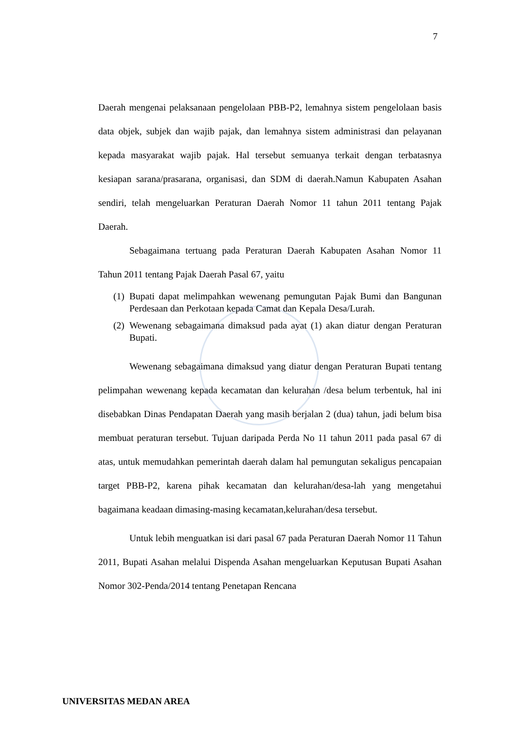7
Daerah mengenai pelaksanaan pengelolaan PBB-P2, lemahnya sistem pengelolaan basis data objek, subjek dan wajib pajak, dan lemahnya sistem administrasi dan pelayanan kepada masyarakat wajib pajak. Hal tersebut semuanya terkait dengan terbatasnya kesiapan sarana/prasarana, organisasi, dan SDM di daerah.Namun Kabupaten Asahan sendiri, telah mengeluarkan Peraturan Daerah Nomor 11 tahun 2011 tentang Pajak Daerah.
Sebagaimana tertuang pada Peraturan Daerah Kabupaten Asahan Nomor 11 Tahun 2011 tentang Pajak Daerah Pasal 67, yaitu
(1) Bupati dapat melimpahkan wewenang pemungutan Pajak Bumi dan Bangunan Perdesaan dan Perkotaan kepada Camat dan Kepala Desa/Lurah.
(2) Wewenang sebagaimana dimaksud pada ayat (1) akan diatur dengan Peraturan Bupati.
Wewenang sebagaimana dimaksud yang diatur dengan Peraturan Bupati tentang pelimpahan wewenang kepada kecamatan dan kelurahan /desa belum terbentuk, hal ini disebabkan Dinas Pendapatan Daerah yang masih berjalan 2 (dua) tahun, jadi belum bisa membuat peraturan tersebut. Tujuan daripada Perda No 11 tahun 2011 pada pasal 67 di atas, untuk memudahkan pemerintah daerah dalam hal pemungutan sekaligus pencapaian target PBB-P2, karena pihak kecamatan dan kelurahan/desa-lah yang mengetahui bagaimana keadaan dimasing-masing kecamatan,kelurahan/desa tersebut.
Untuk lebih menguatkan isi dari pasal 67 pada Peraturan Daerah Nomor 11 Tahun 2011, Bupati Asahan melalui Dispenda Asahan mengeluarkan Keputusan Bupati Asahan Nomor 302-Penda/2014 tentang Penetapan Rencana
UNIVERSITAS MEDAN AREA